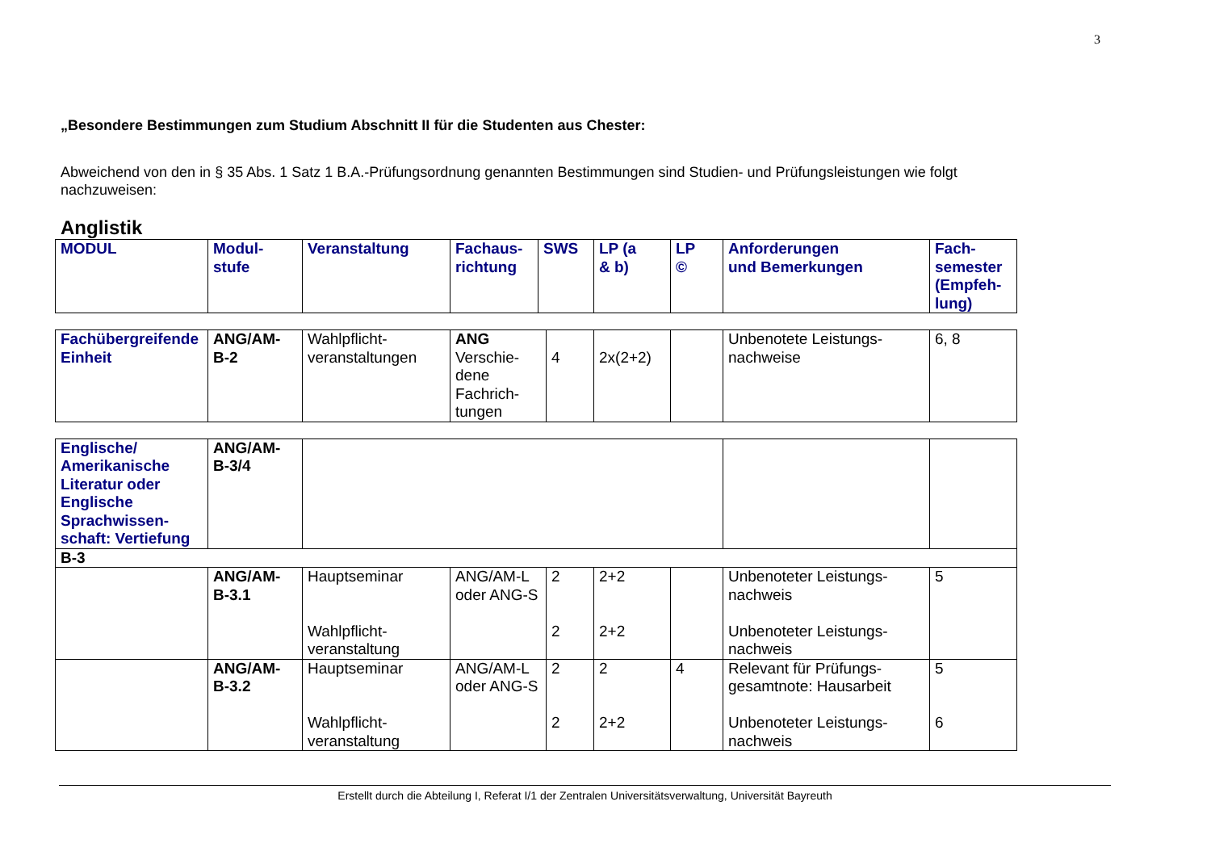3
„Besondere Bestimmungen zum Studium Abschnitt II für die Studenten aus Chester:
Abweichend von den in § 35 Abs. 1 Satz 1 B.A.-Prüfungsordnung genannten Bestimmungen sind Studien- und Prüfungsleistungen wie folgt nachzuweisen:
Anglistik
| MODUL | Modul- stufe | Veranstaltung | Fachaus- richtung | SWS | LP (a & b) | LP © | Anforderungen und Bemerkungen | Fach- semester (Empfeh- lung) |
| --- | --- | --- | --- | --- | --- | --- | --- | --- |
| Fachübergreifende Einheit | ANG/AM- B-2 | Wahlpflicht- veranstaltungen | ANG Verschie- dene Fachrich- tungen | 4 | 2x(2+2) | | Unbenotete Leistungs- nachweise | 6, 8 |
| Englische/ Amerikanische Literatur oder Englische Sprachwissen-schaft: Vertiefung | ANG/AM- B-3/4 | | | | | | | |
| B-3 | | | | | | | | |
| | ANG/AM- B-3.1 | Hauptseminar Wahlpflicht- veranstaltung | ANG/AM-L oder ANG-S | 2 2 | 2+2 2+2 | | Unbenoteter Leistungs- nachweis Unbenoteter Leistungs- nachweis | 5 |
| | ANG/AM- B-3.2 | Hauptseminar Wahlpflicht- veranstaltung | ANG/AM-L oder ANG-S | 2 2 | 2 2+2 | 4 | Relevant für Prüfungs- gesamtnote: Hausarbeit Unbenoteter Leistungs- nachweis | 5 6 |
Erstellt durch die Abteilung I, Referat I/1 der Zentralen Universitätsverwaltung, Universität Bayreuth